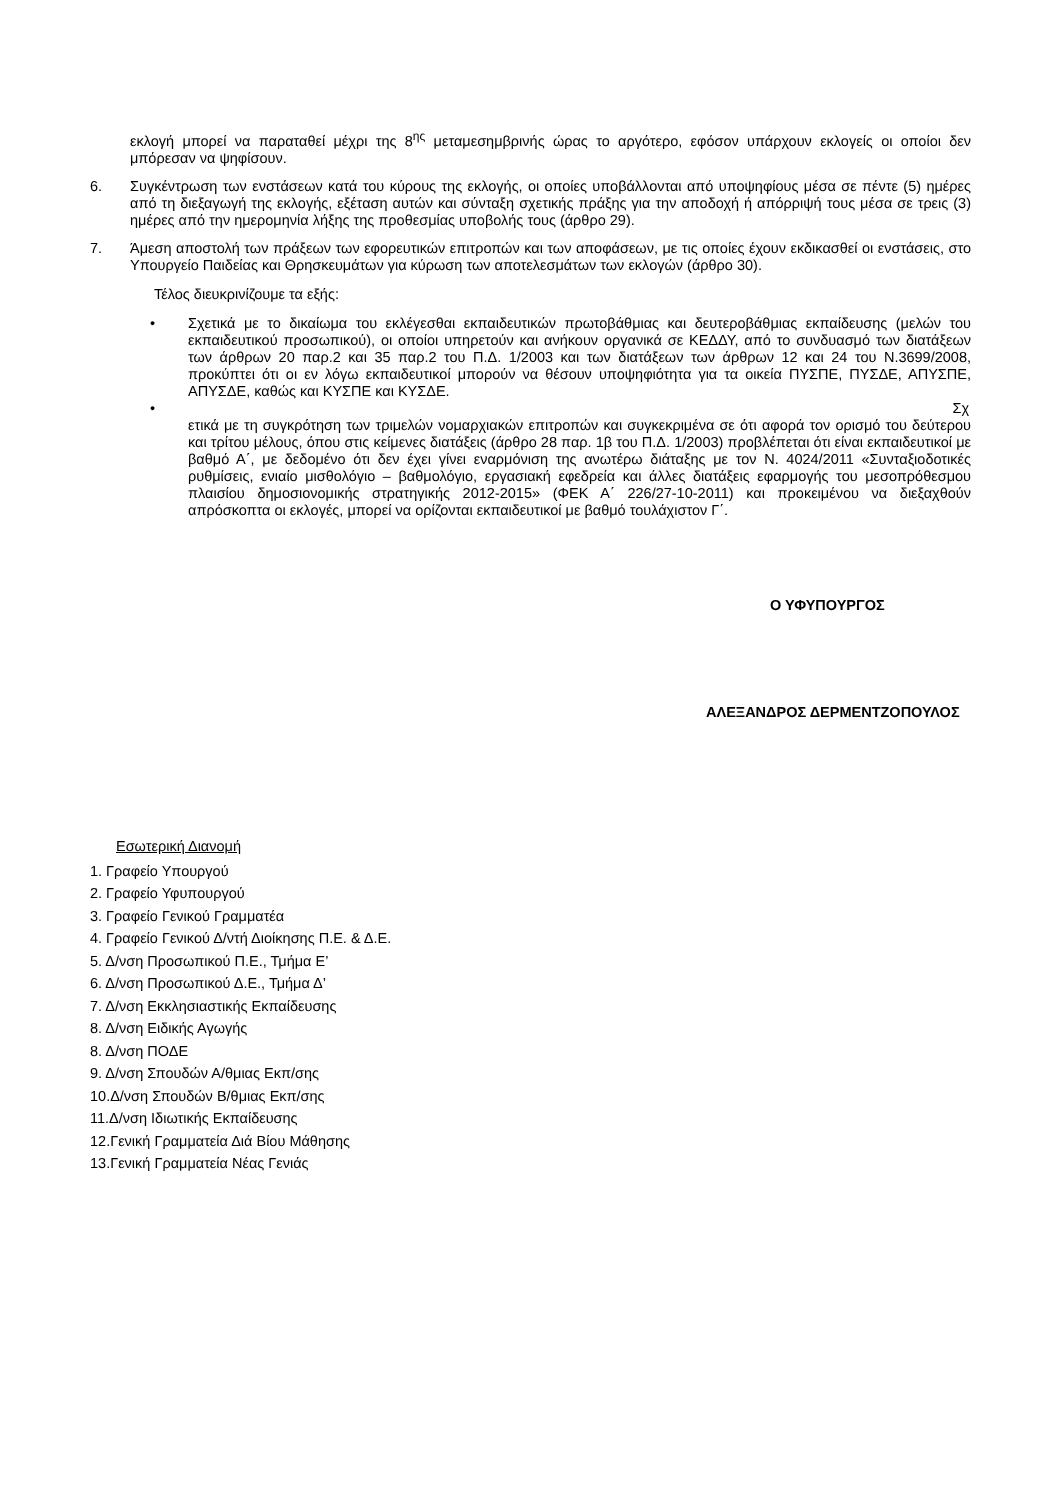εκλογή μπορεί να παραταθεί μέχρι της 8<sup>ης</sup> μεταμεσημβρινής ώρας το αργότερο, εφόσον υπάρχουν εκλογείς οι οποίοι δεν μπόρεσαν να ψηφίσουν.
6. Συγκέντρωση των ενστάσεων κατά του κύρους της εκλογής, οι οποίες υποβάλλονται από υποψηφίους μέσα σε πέντε (5) ημέρες από τη διεξαγωγή της εκλογής, εξέταση αυτών και σύνταξη σχετικής πράξης για την αποδοχή ή απόρριψή τους μέσα σε τρεις (3) ημέρες από την ημερομηνία λήξης της προθεσμίας υποβολής τους (άρθρο 29).
7. Άμεση αποστολή των πράξεων των εφορευτικών επιτροπών και των αποφάσεων, με τις οποίες έχουν εκδικασθεί οι ενστάσεις, στο Υπουργείο Παιδείας και Θρησκευμάτων για κύρωση των αποτελεσμάτων των εκλογών (άρθρο 30).
Τέλος διευκρινίζουμε τα εξής:
• Σχετικά με το δικαίωμα του εκλέγεσθαι εκπαιδευτικών πρωτοβάθμιας και δευτεροβάθμιας εκπαίδευσης (μελών του εκπαιδευτικού προσωπικού), οι οποίοι υπηρετούν και ανήκουν οργανικά σε ΚΕΔΔΥ, από το συνδυασμό των διατάξεων των άρθρων 20 παρ.2 και 35 παρ.2 του Π.Δ. 1/2003 και των διατάξεων των άρθρων 12 και 24 του Ν.3699/2008, προκύπτει ότι οι εν λόγω εκπαιδευτικοί μπορούν να θέσουν υποψηφιότητα για τα οικεία ΠΥΣΠΕ, ΠΥΣΔΕ, ΑΠΥΣΠΕ, ΑΠΥΣΔΕ, καθώς και ΚΥΣΠΕ και ΚΥΣΔΕ.
• Σχ
ετικά με τη συγκρότηση των τριμελών νομαρχιακών επιτροπών και συγκεκριμένα σε ότι αφορά τον ορισμό του δεύτερου και τρίτου μέλους, όπου στις κείμενες διατάξεις (άρθρο 28 παρ. 1β του Π.Δ. 1/2003) προβλέπεται ότι είναι εκπαιδευτικοί με βαθμό Α΄, με δεδομένο ότι δεν έχει γίνει εναρμόνιση της ανωτέρω διάταξης με τον Ν. 4024/2011 «Συνταξιοδοτικές ρυθμίσεις, ενιαίο μισθολόγιο – βαθμολόγιο, εργασιακή εφεδρεία και άλλες διατάξεις εφαρμογής του μεσοπρόθεσμου πλαισίου δημοσιονομικής στρατηγικής 2012-2015» (ΦΕΚ Α΄ 226/27-10-2011) και προκειμένου να διεξαχθούν απρόσκοπτα οι εκλογές, μπορεί να ορίζονται εκπαιδευτικοί με βαθμό τουλάχιστον Γ΄.
Ο ΥΦΥΠΟΥΡΓΟΣ
ΑΛΕΞΑΝΔΡΟΣ ΔΕΡΜΕΝΤΖΟΠΟΥΛΟΣ
Εσωτερική Διανομή
1. Γραφείο Υπουργού
2. Γραφείο Υφυπουργού
3. Γραφείο Γενικού Γραμματέα
4. Γραφείο Γενικού Δ/ντή Διοίκησης Π.Ε. & Δ.Ε.
5. Δ/νση Προσωπικού Π.Ε., Τμήμα Ε’
6. Δ/νση Προσωπικού Δ.Ε., Τμήμα Δ’
7. Δ/νση Εκκλησιαστικής Εκπαίδευσης
8. Δ/νση Ειδικής Αγωγής
8. Δ/νση ΠΟΔΕ
9. Δ/νση Σπουδών Α/θμιας Εκπ/σης
10.Δ/νση Σπουδών Β/θμιας Εκπ/σης
11.Δ/νση Ιδιωτικής Εκπαίδευσης
12.Γενική Γραμματεία Διά Βίου Μάθησης
13.Γενική Γραμματεία Νέας Γενιάς